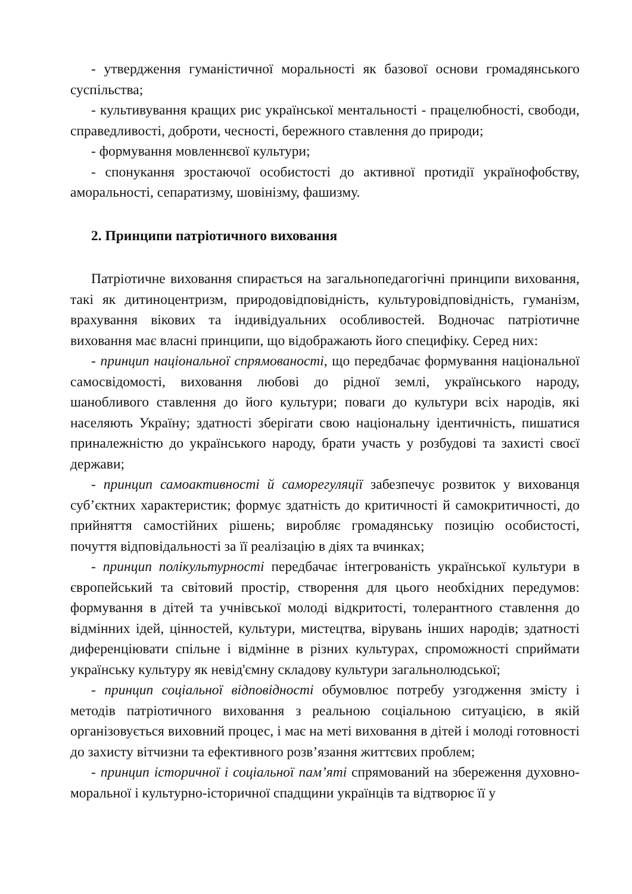- утвердження гуманістичної моральності як базової основи громадянського суспільства;
- культивування кращих рис української ментальності - працелюбності, свободи, справедливості, доброти, чесності, бережного ставлення до природи;
- формування мовленнєвої культури;
- спонукання зростаючої особистості до активної протидії українофобству, аморальності, сепаратизму, шовінізму, фашизму.
2. Принципи патріотичного виховання
Патріотичне виховання спирається на загальнопедагогічні принципи виховання, такі як дитиноцентризм, природовідповідність, культуровідповідність, гуманізм, врахування вікових та індивідуальних особливостей. Водночас патріотичне виховання має власні принципи, що відображають його специфіку. Серед них:
- принцип національної спрямованості, що передбачає формування національної самосвідомості, виховання любові до рідної землі, українського народу, шанобливого ставлення до його культури; поваги до культури всіх народів, які населяють Україну; здатності зберігати свою національну ідентичність, пишатися приналежністю до українського народу, брати участь у розбудові та захисті своєї держави;
- принцип самоактивності й саморегуляції забезпечує розвиток у вихованця суб’єктних характеристик; формує здатність до критичності й самокритичності, до прийняття самостійних рішень; виробляє громадянську позицію особистості, почуття відповідальності за її реалізацію в діях та вчинках;
- принцип полікультурності передбачає інтегрованість української культури в європейський та світовий простір, створення для цього необхідних передумов: формування в дітей та учнівської молоді відкритості, толерантного ставлення до відмінних ідей, цінностей, культури, мистецтва, вірувань інших народів; здатності диференціювати спільне і відмінне в різних культурах, спроможності сприймати українську культуру як невід'ємну складову культури загальнолюдської;
- принцип соціальної відповідності обумовлює потребу узгодження змісту і методів патріотичного виховання з реальною соціальною ситуацією, в якій організовується виховний процес, і має на меті виховання в дітей і молоді готовності до захисту вітчизни та ефективного розв’язання життєвих проблем;
- принцип історичної і соціальної пам’яті спрямований на збереження духовно-моральної і культурно-історичної спадщини українців та відтворює її у